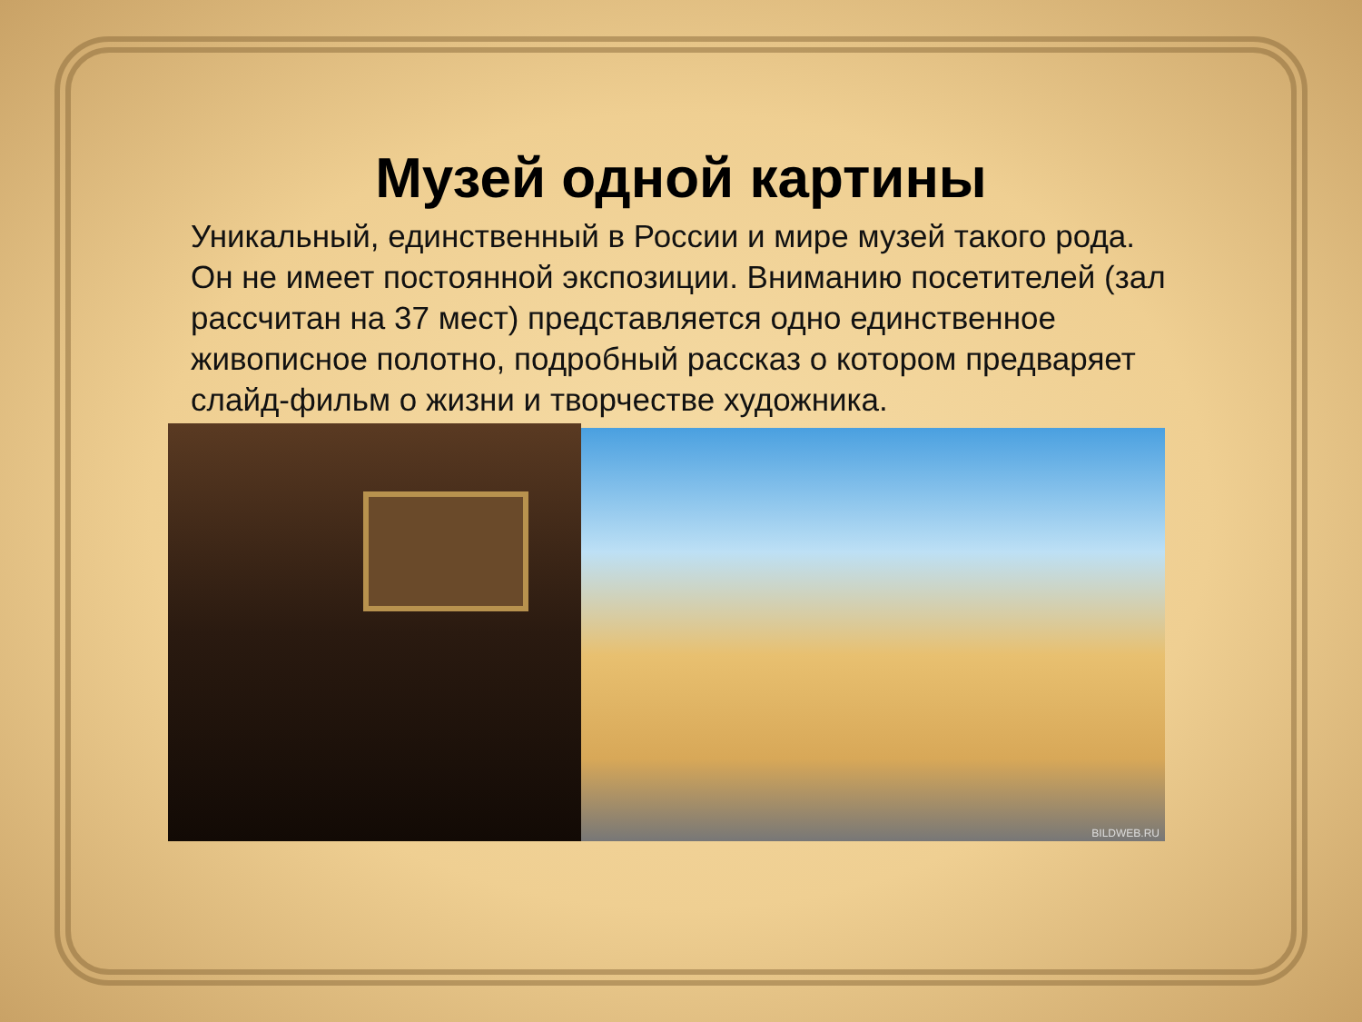Музей одной картины
Уникальный, единственный в России и мире музей такого рода. Он не имеет постоянной экспозиции. Вниманию посетителей (зал рассчитан на 37 мест) представляется одно единственное живописное полотно, подробный рассказ о котором предваряет слайд-фильм о жизни и творчестве художника.
BILDWEB.RU